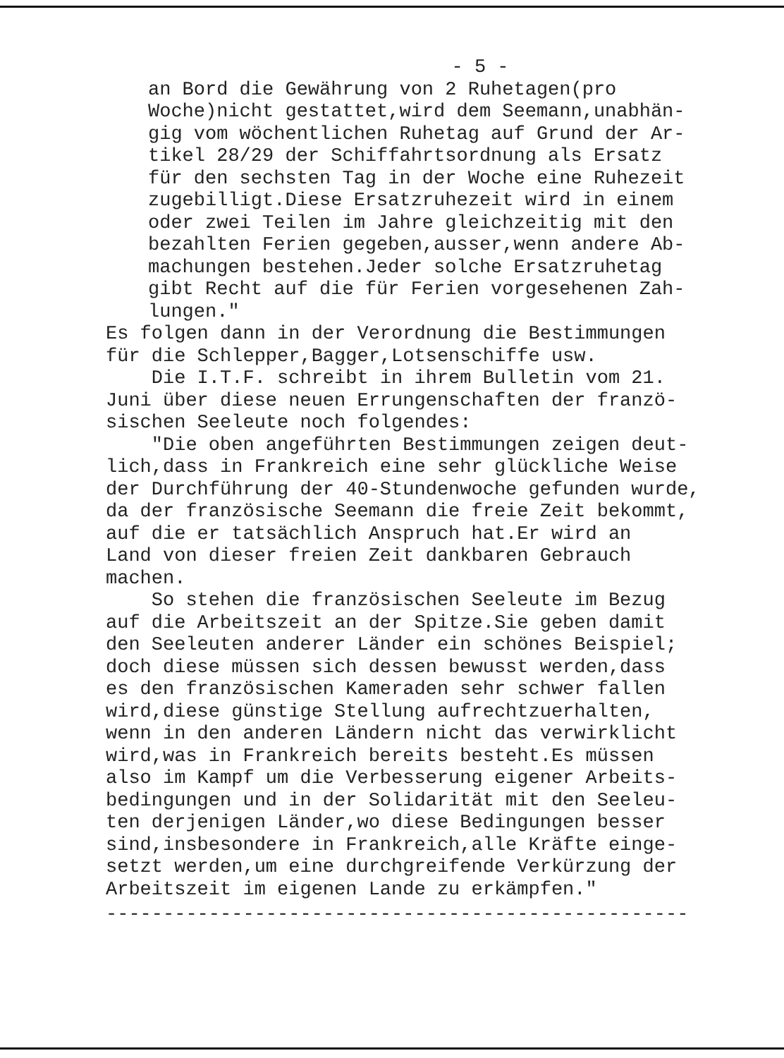- 5 -
an Bord die Gewährung von 2 Ruhetagen(pro Woche)nicht gestattet,wird dem Seemann,unabhän- gig vom wöchentlichen Ruhetag auf Grund der Ar- tikel 28/29 der Schiffahrtsordnung als Ersatz für den sechsten Tag in der Woche eine Ruhezeit zugebilligt.Diese Ersatzruhezeit wird in einem oder zwei Teilen im Jahre gleichzeitig mit den bezahlten Ferien gegeben,ausser,wenn andere Ab- machungen bestehen.Jeder solche Ersatzruhetag gibt Recht auf die für Ferien vorgesehenen Zah- lungen."
Es folgen dann in der Verordnung die Bestimmungen für die Schlepper,Bagger,Lotsenschiffe usw. Die I.T.F. schreibt in ihrem Bulletin vom 21. Juni über diese neuen Errungenschaften der franzö- sischen Seeleute noch folgendes: "Die oben angeführten Bestimmungen zeigen deut- lich,dass in Frankreich eine sehr glückliche Weise der Durchführung der 40-Stundenwoche gefunden wurde, da der französische Seemann die freie Zeit bekommt, auf die er tatsächlich Anspruch hat.Er wird an Land von dieser freien Zeit dankbaren Gebrauch machen. So stehen die französischen Seeleute im Bezug auf die Arbeitszeit an der Spitze.Sie geben damit den Seeleuten anderer Länder ein schönes Beispiel; doch diese müssen sich dessen bewusst werden,dass es den französischen Kameraden sehr schwer fallen wird,diese günstige Stellung aufrechtzuerhalten, wenn in den anderen Ländern nicht das verwirklicht wird,was in Frankreich bereits besteht.Es müssen also im Kampf um die Verbesserung eigener Arbeits- bedingungen und in der Solidarität mit den Seeleu- ten derjenigen Länder,wo diese Bedingungen besser sind,insbesondere in Frankreich,alle Kräfte einge- setzt werden,um eine durchgreifende Verkürzung der Arbeitszeit im eigenen Lande zu erkämpfen."
---------------------------------------------------